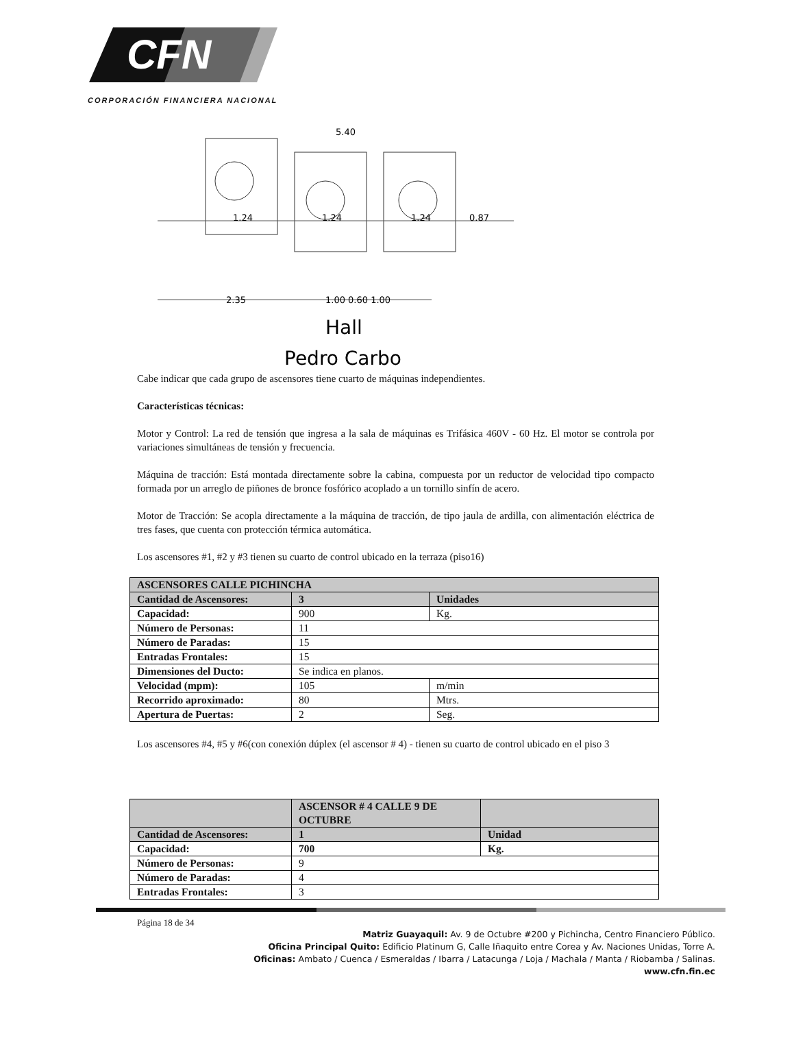CFN
CORPORACIÓN FINANCIERA NACIONAL
5.40
1.24
1.24
1.24
0.87
2.35
1.00 0.60 1.00
Hall
Pedro Carbo
Cabe indicar que cada grupo de ascensores tiene cuarto de máquinas independientes.
Características técnicas:
Motor y Control: La red de tensión que ingresa a la sala de máquinas es Trifásica 460V - 60 Hz. El motor se controla por variaciones simultáneas de tensión y frecuencia.
Máquina de tracción: Está montada directamente sobre la cabina, compuesta por un reductor de velocidad tipo compacto formada por un arreglo de piñones de bronce fosfórico acoplado a un tornillo sinfín de acero.
Motor de Tracción: Se acopla directamente a la máquina de tracción, de tipo jaula de ardilla, con alimentación eléctrica de tres fases, que cuenta con protección térmica automática.
Los ascensores #1, #2 y #3 tienen su cuarto de control ubicado en la terraza (piso16)
| ASCENSORES CALLE PICHINCHA | | |
| Cantidad de Ascensores: | 3 | Unidades |
| Capacidad: | 900 | Kg. |
| Número de Personas: | 11 | |
| Número de Paradas: | 15 | |
| Entradas Frontales: | 15 | |
| Dimensiones del Ducto: | Se indica en planos. | |
| Velocidad (mpm): | 105 | m/min |
| Recorrido aproximado: | 80 | Mtrs. |
| Apertura de Puertas: | 2 | Seg. |
Los ascensores #4, #5 y #6(con conexión dúplex (el ascensor # 4) - tienen su cuarto de control ubicado en el piso 3
| | ASCENSOR # 4 CALLE 9 DE OCTUBRE | |
| Cantidad de Ascensores: | 1 | Unidad |
| Capacidad: | 700 | Kg. |
| Número de Personas: | 9 | |
| Número de Paradas: | 4 | |
| Entradas Frontales: | 3 | |
Página 18 de 34
Matriz Guayaquil: Av. 9 de Octubre #200 y Pichincha, Centro Financiero Público.
Oficina Principal Quito: Edificio Platinum G, Calle Iñaquito entre Corea y Av. Naciones Unidas, Torre A.
Oficinas: Ambato / Cuenca / Esmeraldas / Ibarra / Latacunga / Loja / Machala / Manta / Riobamba / Salinas.
www.cfn.fin.ec